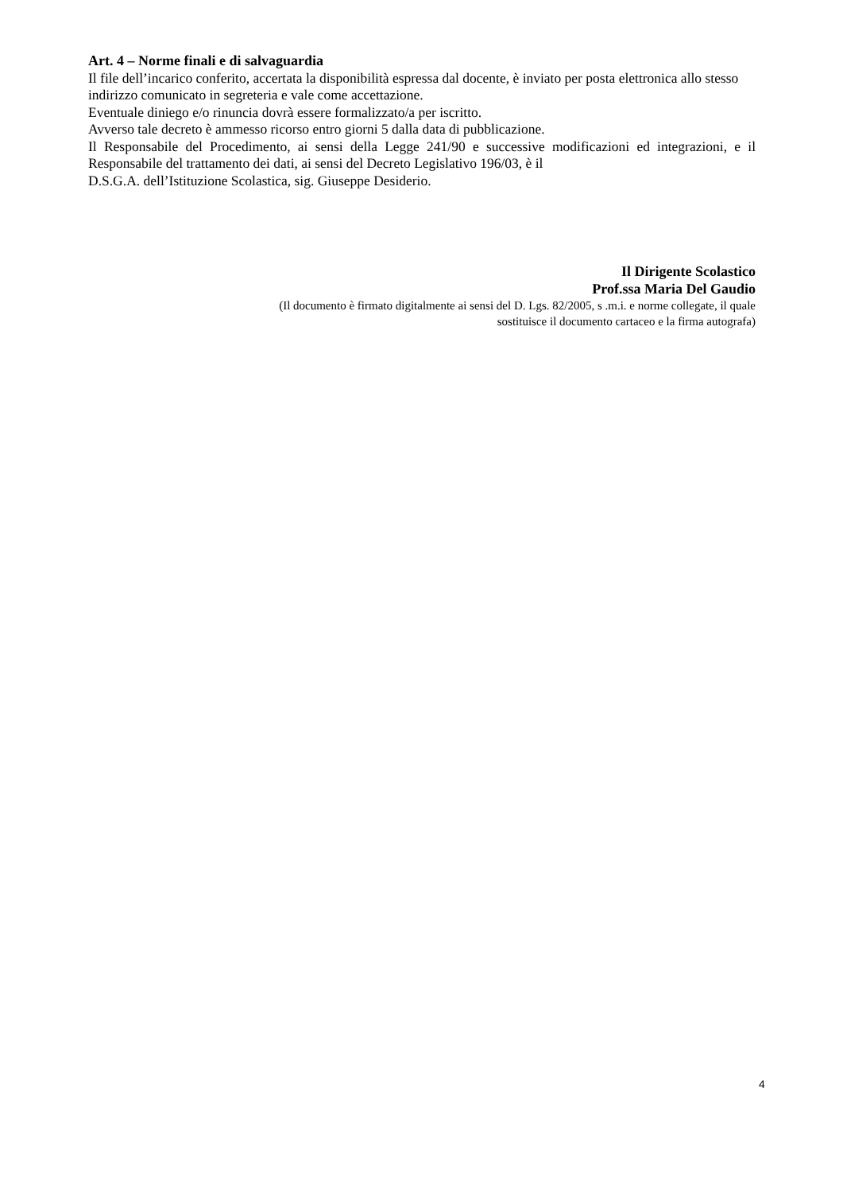Art. 4 – Norme finali e di salvaguardia
Il file dell’incarico conferito, accertata la disponibilità espressa dal docente, è inviato per posta elettronica allo stesso indirizzo comunicato in segreteria e vale come accettazione.
Eventuale diniego e/o rinuncia dovrà essere formalizzato/a per iscritto.
Avverso tale decreto è ammesso ricorso entro giorni 5 dalla data di pubblicazione.
Il Responsabile del Procedimento, ai sensi della Legge 241/90 e successive modificazioni ed integrazioni, e il Responsabile del trattamento dei dati, ai sensi del Decreto Legislativo 196/03, è il
D.S.G.A. dell’Istituzione Scolastica, sig. Giuseppe Desiderio.
Il Dirigente Scolastico
Prof.ssa Maria Del Gaudio
(Il documento è firmato digitalmente ai sensi del D. Lgs. 82/2005, s .m.i. e norme collegate, il quale
sostituisce il documento cartaceo e la firma autografa)
4